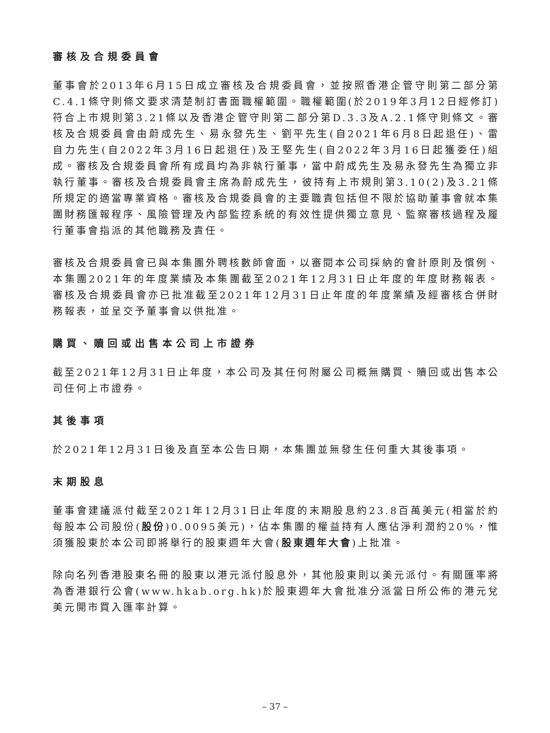審核及合規委員會
董事會於2013年6月15日成立審核及合規委員會，並按照香港企管守則第二部分第C.4.1條守則條文要求清楚制訂書面職權範圍。職權範圍(於2019年3月12日經修訂)符合上市規則第3.21條以及香港企管守則第二部分第D.3.3及A.2.1條守則條文。審核及合規委員會由蔚成先生、易永發先生、劉平先生(自2021年6月8日起退任)、雷自力先生(自2022年3月16日起退任)及王堅先生(自2022年3月16日起獲委任)組成。審核及合規委員會所有成員均為非執行董事，當中蔚成先生及易永發先生為獨立非執行董事。審核及合規委員會主席為蔚成先生，彼持有上市規則第3.10(2)及3.21條所規定的適當專業資格。審核及合規委員會的主要職責包括但不限於協助董事會就本集團財務匯報程序、風險管理及內部監控系統的有效性提供獨立意見、監察審核過程及履行董事會指派的其他職務及責任。
審核及合規委員會已與本集團外聘核數師會面，以審閱本公司採納的會計原則及慣例、本集團2021年的年度業績及本集團截至2021年12月31日止年度的年度財務報表。審核及合規委員會亦已批准截至2021年12月31日止年度的年度業績及經審核合併財務報表，並呈交予董事會以供批准。
購買、贖回或出售本公司上市證券
截至2021年12月31日止年度，本公司及其任何附屬公司概無購買、贖回或出售本公司任何上市證券。
其後事項
於2021年12月31日後及直至本公告日期，本集團並無發生任何重大其後事項。
末期股息
董事會建議派付截至2021年12月31日止年度的末期股息約23.8百萬美元(相當於約每股本公司股份(股份)0.0095美元)，佔本集團的權益持有人應佔淨利潤約20%，惟須獲股東於本公司即將舉行的股東週年大會(股東週年大會)上批准。
除向名列香港股東名冊的股東以港元派付股息外，其他股東則以美元派付。有關匯率將為香港銀行公會(www.hkab.org.hk)於股東週年大會批准分派當日所公佈的港元兌美元開市買入匯率計算。
– 37 –